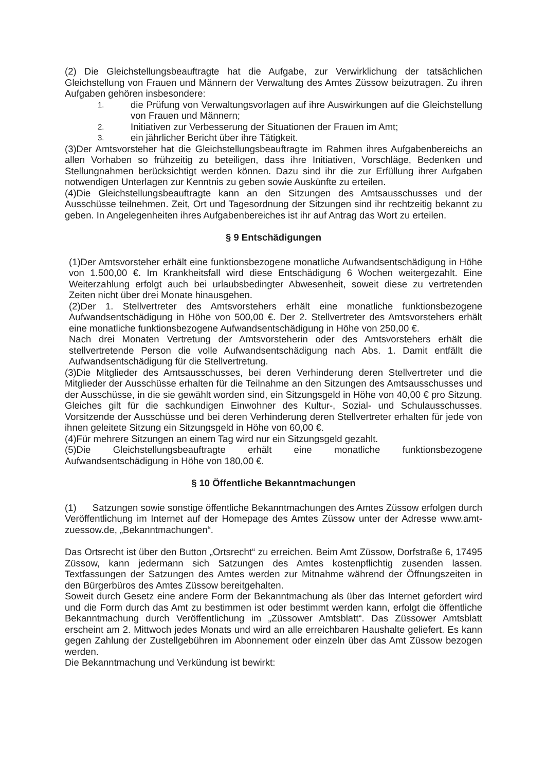(2) Die Gleichstellungsbeauftragte hat die Aufgabe, zur Verwirklichung der tatsächlichen Gleichstellung von Frauen und Männern der Verwaltung des Amtes Züssow beizutragen. Zu ihren Aufgaben gehören insbesondere:
1.
die Prüfung von Verwaltungsvorlagen auf ihre Auswirkungen auf die Gleichstellung von Frauen und Männern;
2.
Initiativen zur Verbesserung der Situationen der Frauen im Amt;
3.
ein jährlicher Bericht über ihre Tätigkeit.
(3)Der Amtsvorsteher hat die Gleichstellungsbeauftragte im Rahmen ihres Aufgabenbereichs an allen Vorhaben so frühzeitig zu beteiligen, dass ihre Initiativen, Vorschläge, Bedenken und Stellungnahmen berücksichtigt werden können. Dazu sind ihr die zur Erfüllung ihrer Aufgaben notwendigen Unterlagen zur Kenntnis zu geben sowie Auskünfte zu erteilen.
(4)Die Gleichstellungsbeauftragte kann an den Sitzungen des Amtsausschusses und der Ausschüsse teilnehmen. Zeit, Ort und Tagesordnung der Sitzungen sind ihr rechtzeitig bekannt zu geben. In Angelegenheiten ihres Aufgabenbereiches ist ihr auf Antrag das Wort zu erteilen.
§ 9 Entschädigungen
(1)Der Amtsvorsteher erhält eine funktionsbezogene monatliche Aufwandsentschädigung in Höhe von 1.500,00 €. Im Krankheitsfall wird diese Entschädigung 6 Wochen weitergezahlt. Eine Weiterzahlung erfolgt auch bei urlaubsbedingter Abwesenheit, soweit diese zu vertretenden Zeiten nicht über drei Monate hinausgehen.
(2)Der 1. Stellvertreter des Amtsvorstehers erhält eine monatliche funktionsbezogene Aufwandsentschädigung in Höhe von 500,00 €. Der 2. Stellvertreter des Amtsvorstehers erhält eine monatliche funktionsbezogene Aufwandsentschädigung in Höhe von 250,00 €.
Nach drei Monaten Vertretung der Amtsvorsteherin oder des Amtsvorstehers erhält die stellvertretende Person die volle Aufwandsentschädigung nach Abs. 1. Damit entfällt die Aufwandsentschädigung für die Stellvertretung.
(3)Die Mitglieder des Amtsausschusses, bei deren Verhinderung deren Stellvertreter und die Mitglieder der Ausschüsse erhalten für die Teilnahme an den Sitzungen des Amtsausschusses und der Ausschüsse, in die sie gewählt worden sind, ein Sitzungsgeld in Höhe von 40,00 € pro Sitzung. Gleiches gilt für die sachkundigen Einwohner des Kultur-, Sozial- und Schulausschusses. Vorsitzende der Ausschüsse und bei deren Verhinderung deren Stellvertreter erhalten für jede von ihnen geleitete Sitzung ein Sitzungsgeld in Höhe von 60,00 €.
(4)Für mehrere Sitzungen an einem Tag wird nur ein Sitzungsgeld gezahlt.
(5)Die Gleichstellungsbeauftragte erhält eine monatliche funktionsbezogene Aufwandsentschädigung in Höhe von 180,00 €.
§ 10 Öffentliche Bekanntmachungen
(1) Satzungen sowie sonstige öffentliche Bekanntmachungen des Amtes Züssow erfolgen durch Veröffentlichung im Internet auf der Homepage des Amtes Züssow unter der Adresse www.amt-zuessow.de, „Bekanntmachungen“.
Das Ortsrecht ist über den Button „Ortsrecht“ zu erreichen. Beim Amt Züssow, Dorfstraße 6, 17495 Züssow, kann jedermann sich Satzungen des Amtes kostenpflichtig zusenden lassen. Textfassungen der Satzungen des Amtes werden zur Mitnahme während der Öffnungszeiten in den Bürgerbüros des Amtes Züssow bereitgehalten.
Soweit durch Gesetz eine andere Form der Bekanntmachung als über das Internet gefordert wird und die Form durch das Amt zu bestimmen ist oder bestimmt werden kann, erfolgt die öffentliche Bekanntmachung durch Veröffentlichung im „Züssower Amtsblatt“. Das Züssower Amtsblatt erscheint am 2. Mittwoch jedes Monats und wird an alle erreichbaren Haushalte geliefert. Es kann gegen Zahlung der Zustellgebühren im Abonnement oder einzeln über das Amt Züssow bezogen werden.
Die Bekanntmachung und Verkündung ist bewirkt: